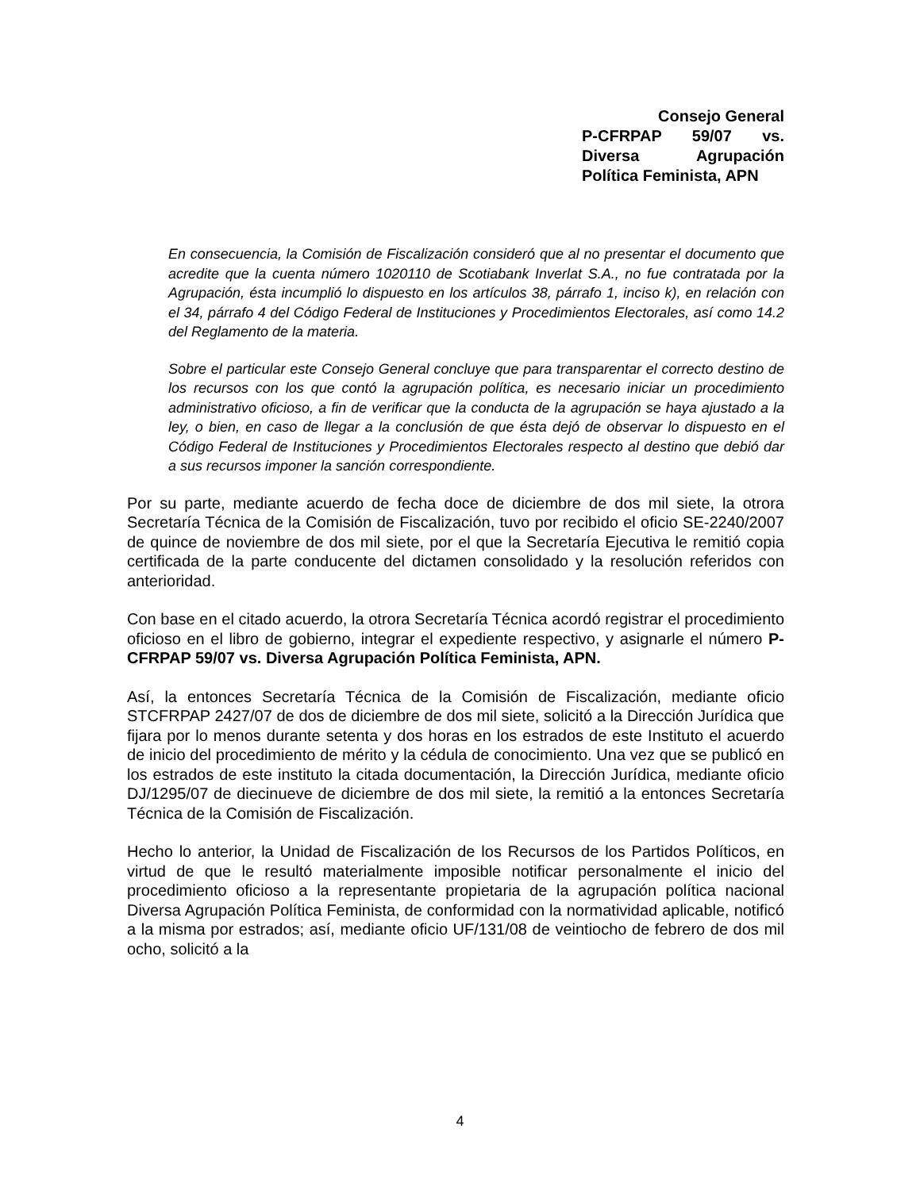Consejo General
P-CFRPAP 59/07 vs. Diversa Agrupación Política Feminista, APN
En consecuencia, la Comisión de Fiscalización consideró que al no presentar el documento que acredite que la cuenta número 1020110 de Scotiabank Inverlat S.A., no fue contratada por la Agrupación, ésta incumplió lo dispuesto en los artículos 38, párrafo 1, inciso k), en relación con el 34, párrafo 4 del Código Federal de Instituciones y Procedimientos Electorales, así como 14.2 del Reglamento de la materia.
Sobre el particular este Consejo General concluye que para transparentar el correcto destino de los recursos con los que contó la agrupación política, es necesario iniciar un procedimiento administrativo oficioso, a fin de verificar que la conducta de la agrupación se haya ajustado a la ley, o bien, en caso de llegar a la conclusión de que ésta dejó de observar lo dispuesto en el Código Federal de Instituciones y Procedimientos Electorales respecto al destino que debió dar a sus recursos imponer la sanción correspondiente.
Por su parte, mediante acuerdo de fecha doce de diciembre de dos mil siete, la otrora Secretaría Técnica de la Comisión de Fiscalización, tuvo por recibido el oficio SE-2240/2007 de quince de noviembre de dos mil siete, por el que la Secretaría Ejecutiva le remitió copia certificada de la parte conducente del dictamen consolidado y la resolución referidos con anterioridad.
Con base en el citado acuerdo, la otrora Secretaría Técnica acordó registrar el procedimiento oficioso en el libro de gobierno, integrar el expediente respectivo, y asignarle el número P-CFRPAP 59/07 vs. Diversa Agrupación Política Feminista, APN.
Así, la entonces Secretaría Técnica de la Comisión de Fiscalización, mediante oficio STCFRPAP 2427/07 de dos de diciembre de dos mil siete, solicitó a la Dirección Jurídica que fijara por lo menos durante setenta y dos horas en los estrados de este Instituto el acuerdo de inicio del procedimiento de mérito y la cédula de conocimiento. Una vez que se publicó en los estrados de este instituto la citada documentación, la Dirección Jurídica, mediante oficio DJ/1295/07 de diecinueve de diciembre de dos mil siete, la remitió a la entonces Secretaría Técnica de la Comisión de Fiscalización.
Hecho lo anterior, la Unidad de Fiscalización de los Recursos de los Partidos Políticos, en virtud de que le resultó materialmente imposible notificar personalmente el inicio del procedimiento oficioso a la representante propietaria de la agrupación política nacional Diversa Agrupación Política Feminista, de conformidad con la normatividad aplicable, notificó a la misma por estrados; así, mediante oficio UF/131/08 de veintiocho de febrero de dos mil ocho, solicitó a la
4